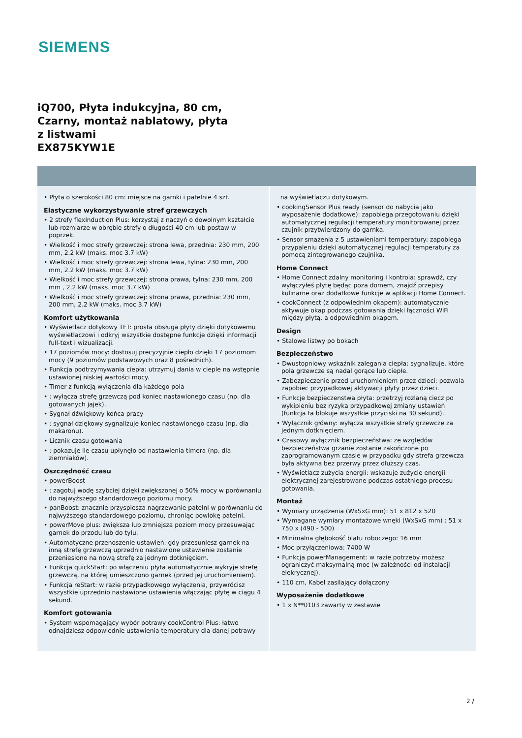SIEMENS
iQ700, Płyta indukcyjna, 80 cm, Czarny, montaż nablatowy, płyta z listwami
EX875KYW1E
• Płyta o szerokości 80 cm: miejsce na garnki i patelnie 4 szt.
Elastyczne wykorzystywanie stref grzewczych
• 2 strefy flexInduction Plus: korzystaj z naczyń o dowolnym kształcie lub rozmiarze w obrębie strefy o długości 40 cm lub postaw w poprzek.
• Wielkość i moc strefy grzewczej: strona lewa, przednia: 230 mm, 200 mm, 2.2 kW (maks. moc 3.7 kW)
• Wielkość i moc strefy grzewczej: strona lewa, tylna: 230 mm, 200 mm, 2.2 kW (maks. moc 3.7 kW)
• Wielkość i moc strefy grzewczej: strona prawa, tylna: 230 mm, 200 mm , 2.2 kW (maks. moc 3.7 kW)
• Wielkość i moc strefy grzewczej: strona prawa, przednia: 230 mm, 200 mm, 2.2 kW (maks. moc 3.7 kW)
Komfort użytkowania
• Wyświetlacz dotykowy TFT: prosta obsługa płyty dzięki dotykowemu wyświetlaczowi i odkryj wszystkie dostępne funkcje dzięki informacji full-text i wizualizacji.
• 17 poziomów mocy: dostosuj precyzyjnie ciepło dzięki 17 poziomom mocy (9 poziomów podstawowych oraz 8 pośrednich).
• Funkcja podtrzymywania ciepła: utrzymuj dania w cieple na wstępnie ustawionej niskiej wartości mocy.
• Timer z funkcją wyłączenia dla każdego pola
• : wyłącza strefę grzewczą pod koniec nastawionego czasu (np. dla gotowanych jajek).
• Sygnał dźwiękowy końca pracy
• : sygnał dziękowy sygnalizuje koniec nastawionego czasu (np. dla makaronu).
• Licznik czasu gotowania
• : pokazuje ile czasu upłynęło od nastawienia timera (np. dla ziemniaków).
Oszczędność czasu
• powerBoost
• : zagotuj wodę szybciej dzięki zwiększonej o 50% mocy w porównaniu do najwyższego standardowego poziomu mocy.
• panBoost: znacznie przyspiesza nagrzewanie patelni w porównaniu do najwyższego standardowego poziomu, chroniąc powlokę patelni.
• powerMove plus: zwiększa lub zmniejsza poziom mocy przesuwając garnek do przodu lub do tyłu.
• Automatyczne przenoszenie ustawień: gdy przesuniesz garnek na inną strefę grzewczą uprzednio nastawione ustawienie zostanie przeniesione na nową strefę za jednym dotknięciem.
• Funkcja quickStart: po włączeniu płyta automatycznie wykryje strefę grzewczą, na której umieszczono garnek (przed jej uruchomieniem).
• Funkcja reStart: w razie przypadkowego wyłączenia, przywrócisz wszystkie uprzednio nastawione ustawienia włączając płytę w ciągu 4 sekund.
Komfort gotowania
• System wspomagający wybór potrawy cookControl Plus: łatwo odnajdziesz odpowiednie ustawienia temperatury dla danej potrawy
na wyświetlaczu dotykowym.
• cookingSensor Plus ready (sensor do nabycia jako wyposażenie dodatkowe): zapobiega przegotowaniu dzięki automatycznej regulacji temperatury monitorowanej przez czujnik przytwierdzony do garnka.
• Sensor smażenia z 5 ustawieniami temperatury: zapobiega przypaleniu dzięki automatycznej regulacji temperatury za pomocą zintegrowanego czujnika.
Home Connect
• Home Connect zdalny monitoring i kontrola: sprawdź, czy wyłączyłeś płytę będąc poza domem, znajdź przepisy kulinarne oraz dodatkowe funkcje w aplikacji Home Connect.
• cookConnect (z odpowiednim okapem): automatycznie aktywuje okap podczas gotowania dzięki łączności WiFi między płytą, a odpowiednim okapem.
Design
• Stalowe listwy po bokach
Bezpieczeństwo
• Dwustopniowy wskaźnik zalegania ciepła: sygnalizuje, które pola grzewcze są nadal gorące lub ciepłe.
• Zabezpieczenie przed uruchomieniem przez dzieci: pozwala zapobiec przypadkowej aktywacji płyty przez dzieci.
• Funkcje bezpieczenstwa płyta: przetrzyj rozlaną ciecz po wykipieniu bez ryzyka przypadkowej zmiany ustawień (funkcja ta blokuje wszystkie przyciski na 30 sekund).
• Wyłącznik główny: wyłącza wszystkie strefy grzewcze za jednym dotknięciem.
• Czasowy wyłącznik bezpieczeństwa: ze względów bezpieczeństwa grzanie zostanie zakończone po zaprogramowanym czasie w przypadku gdy strefa grzewcza była aktywna bez przerwy przez dłuższy czas.
• Wyświetlacz zużycia energii: wskazuje zużycie energii elektrycznej zarejestrowane podczas ostatniego procesu gotowania.
Montaż
• Wymiary urządzenia (WxSxG mm): 51 x 812 x 520
• Wymagane wymiary montażowe wnęki (WxSxG mm) : 51 x 750 x (490 - 500)
• Minimalna głębokość blatu roboczego: 16 mm
• Moc przyłączeniowa: 7400 W
• Funkcja powerManagement: w razie potrzeby możesz ograniczyć maksymalną moc (w zależności od instalacji elekrycznej).
• 110 cm, Kabel zasilający dołączony
Wyposażenie dodatkowe
• 1 x N**0103 zawarty w zestawie
2 /